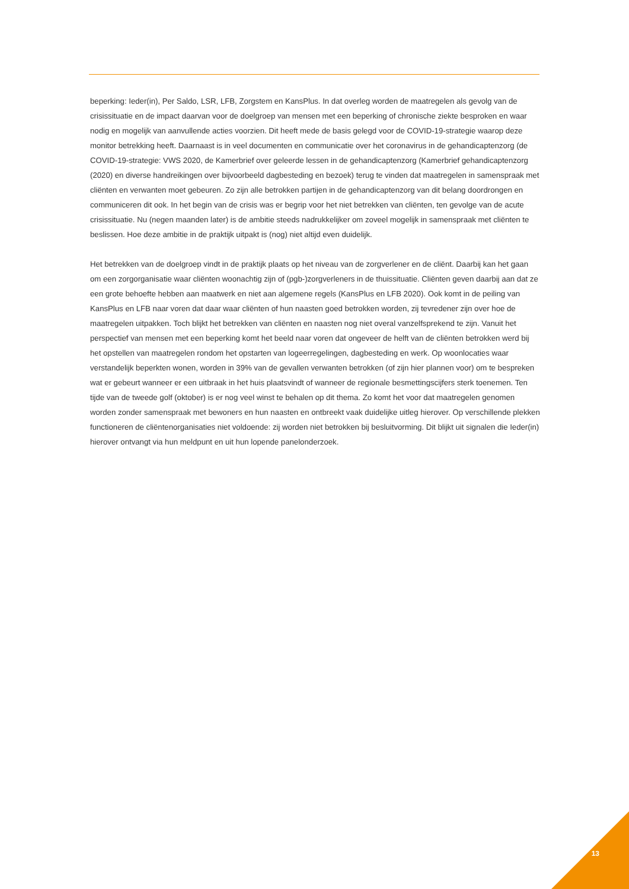beperking: Ieder(in), Per Saldo, LSR, LFB, Zorgstem en KansPlus. In dat overleg worden de maatregelen als gevolg van de crisissituatie en de impact daarvan voor de doelgroep van mensen met een beperking of chronische ziekte besproken en waar nodig en mogelijk van aanvullende acties voorzien. Dit heeft mede de basis gelegd voor de COVID-19-strategie waarop deze monitor betrekking heeft. Daarnaast is in veel documenten en communicatie over het coronavirus in de gehandicaptenzorg (de COVID-19-strategie: VWS 2020, de Kamerbrief over geleerde lessen in de gehandicaptenzorg (Kamerbrief gehandicaptenzorg (2020) en diverse handreikingen over bijvoorbeeld dagbesteding en bezoek) terug te vinden dat maatregelen in samenspraak met cliënten en verwanten moet gebeuren. Zo zijn alle betrokken partijen in de gehandicaptenzorg van dit belang doordrongen en communiceren dit ook. In het begin van de crisis was er begrip voor het niet betrekken van cliënten, ten gevolge van de acute crisissituatie. Nu (negen maanden later) is de ambitie steeds nadrukkelijker om zoveel mogelijk in samenspraak met cliënten te beslissen. Hoe deze ambitie in de praktijk uitpakt is (nog) niet altijd even duidelijk.
Het betrekken van de doelgroep vindt in de praktijk plaats op het niveau van de zorgverlener en de cliënt. Daarbij kan het gaan om een zorgorganisatie waar cliënten woonachtig zijn of (pgb-)zorgverleners in de thuissituatie. Cliënten geven daarbij aan dat ze een grote behoefte hebben aan maatwerk en niet aan algemene regels (KansPlus en LFB 2020). Ook komt in de peiling van KansPlus en LFB naar voren dat daar waar cliënten of hun naasten goed betrokken worden, zij tevredener zijn over hoe de maatregelen uitpakken. Toch blijkt het betrekken van cliënten en naasten nog niet overal vanzelfsprekend te zijn. Vanuit het perspectief van mensen met een beperking komt het beeld naar voren dat ongeveer de helft van de cliënten betrokken werd bij het opstellen van maatregelen rondom het opstarten van logeerregelingen, dagbesteding en werk. Op woonlocaties waar verstandelijk beperkten wonen, worden in 39% van de gevallen verwanten betrokken (of zijn hier plannen voor) om te bespreken wat er gebeurt wanneer er een uitbraak in het huis plaatsvindt of wanneer de regionale besmettingscijfers sterk toenemen. Ten tijde van de tweede golf (oktober) is er nog veel winst te behalen op dit thema. Zo komt het voor dat maatregelen genomen worden zonder samenspraak met bewoners en hun naasten en ontbreekt vaak duidelijke uitleg hierover. Op verschillende plekken functioneren de cliëntenorganisaties niet voldoende: zij worden niet betrokken bij besluitvorming. Dit blijkt uit signalen die Ieder(in) hierover ontvangt via hun meldpunt en uit hun lopende panelonderzoek.
13